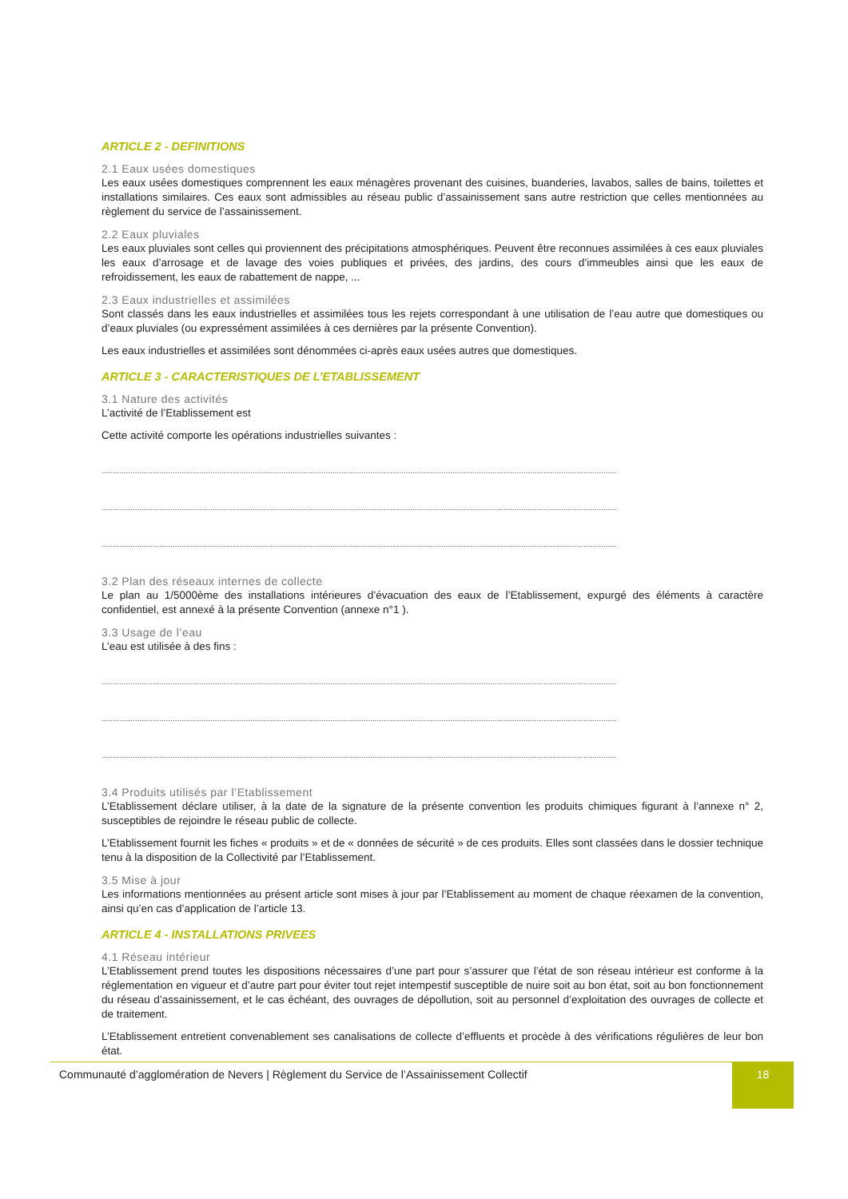ARTICLE 2 - DEFINITIONS
2.1 Eaux usées domestiques
Les eaux usées domestiques comprennent les eaux ménagères provenant des cuisines, buanderies, lavabos, salles de bains, toilettes et installations similaires. Ces eaux sont admissibles au réseau public d’assainissement sans autre restriction que celles mentionnées au règlement du service de l’assainissement.
2.2 Eaux pluviales
Les eaux pluviales sont celles qui proviennent des précipitations atmosphériques. Peuvent être reconnues assimilées à ces eaux pluviales les eaux d’arrosage et de lavage des voies publiques et privées, des jardins, des cours d’immeubles ainsi que les eaux de refroidissement, les eaux de rabattement de nappe, ...
2.3 Eaux industrielles et assimilées
Sont classés dans les eaux industrielles et assimilées tous les rejets correspondant à une utilisation de l’eau autre que domestiques ou d’eaux pluviales (ou expressément assimilées à ces dernières par la présente Convention).
Les eaux industrielles et assimilées sont dénommées ci-après eaux usées autres que domestiques.
ARTICLE 3 - CARACTERISTIQUES DE L’ETABLISSEMENT
3.1 Nature des activités
L’activité de l’Etablissement est
Cette activité comporte les opérations industrielles suivantes :
........................................................................................................................................................................................................................................
........................................................................................................................................................................................................................................
........................................................................................................................................................................................................................................
3.2 Plan des réseaux internes de collecte
Le plan au 1/5000ème des installations intérieures d’évacuation des eaux de l’Etablissement, expurgé des éléments à caractère confidentiel, est annexé à la présente Convention (annexe n°1 ).
3.3 Usage de l’eau
L’eau est utilisée à des fins :
........................................................................................................................................................................................................................................
........................................................................................................................................................................................................................................
........................................................................................................................................................................................................................................
3.4 Produits utilisés par l’Etablissement
L’Etablissement déclare utiliser, à la date de la signature de la présente convention les produits chimiques figurant à l’annexe n° 2, susceptibles de rejoindre le réseau public de collecte.
L’Etablissement fournit les fiches « produits » et de « données de sécurité » de ces produits. Elles sont classées dans le dossier technique tenu à la disposition de la Collectivité par l’Etablissement.
3.5 Mise à jour
Les informations mentionnées au présent article sont mises à jour par l’Etablissement au moment de chaque réexamen de la convention, ainsi qu’en cas d’application de l’article 13.
ARTICLE 4 - INSTALLATIONS PRIVEES
4.1 Réseau intérieur
L’Etablissement prend toutes les dispositions nécessaires d’une part pour s’assurer que l’état de son réseau intérieur est conforme à la réglementation en vigueur et d’autre part pour éviter tout rejet intempestif susceptible de nuire soit au bon état, soit au bon fonctionnement du réseau d’assainissement, et le cas échéant, des ouvrages de dépollution, soit au personnel d’exploitation des ouvrages de collecte et de traitement.
L’Etablissement entretient convenablement ses canalisations de collecte d’effluents et procède à des vérifications régulières de leur bon état.
Communauté d’agglomération de Nevers | Règlement du Service de l’Assainissement Collectif
18